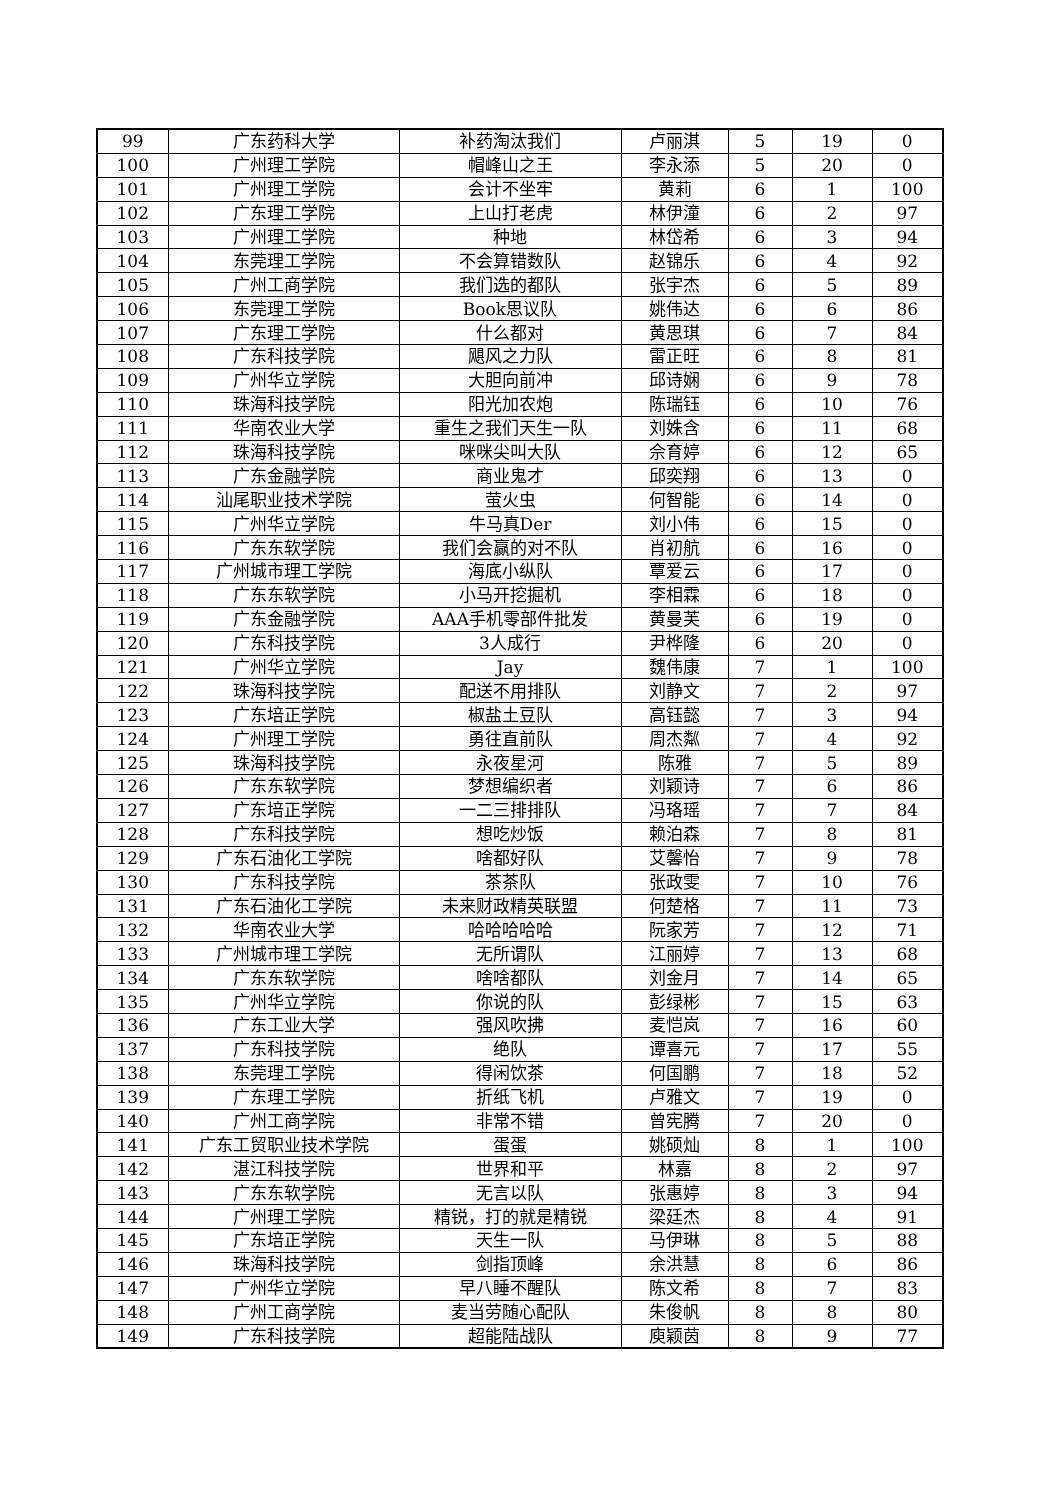| 99 | 广东药科大学 | 补药淘汰我们 | 卢丽淇 | 5 | 19 | 0 |
| 100 | 广州理工学院 | 帽峰山之王 | 李永添 | 5 | 20 | 0 |
| 101 | 广州理工学院 | 会计不坐牢 | 黄莉 | 6 | 1 | 100 |
| 102 | 广东理工学院 | 上山打老虎 | 林伊潼 | 6 | 2 | 97 |
| 103 | 广州理工学院 | 种地 | 林岱希 | 6 | 3 | 94 |
| 104 | 东莞理工学院 | 不会算错数队 | 赵锦乐 | 6 | 4 | 92 |
| 105 | 广州工商学院 | 我们选的都队 | 张宇杰 | 6 | 5 | 89 |
| 106 | 东莞理工学院 | Book思议队 | 姚伟达 | 6 | 6 | 86 |
| 107 | 广东理工学院 | 什么都对 | 黄思琪 | 6 | 7 | 84 |
| 108 | 广东科技学院 | 飓风之力队 | 雷正旺 | 6 | 8 | 81 |
| 109 | 广州华立学院 | 大胆向前冲 | 邱诗娴 | 6 | 9 | 78 |
| 110 | 珠海科技学院 | 阳光加农炮 | 陈瑞钰 | 6 | 10 | 76 |
| 111 | 华南农业大学 | 重生之我们天生一队 | 刘姝含 | 6 | 11 | 68 |
| 112 | 珠海科技学院 | 咪咪尖叫大队 | 佘育婷 | 6 | 12 | 65 |
| 113 | 广东金融学院 | 商业鬼才 | 邱奕翔 | 6 | 13 | 0 |
| 114 | 汕尾职业技术学院 | 萤火虫 | 何智能 | 6 | 14 | 0 |
| 115 | 广州华立学院 | 牛马真Der | 刘小伟 | 6 | 15 | 0 |
| 116 | 广东东软学院 | 我们会赢的对不队 | 肖初航 | 6 | 16 | 0 |
| 117 | 广州城市理工学院 | 海底小纵队 | 覃爱云 | 6 | 17 | 0 |
| 118 | 广东东软学院 | 小马开挖掘机 | 李相霖 | 6 | 18 | 0 |
| 119 | 广东金融学院 | AAA手机零部件批发 | 黄曼芙 | 6 | 19 | 0 |
| 120 | 广东科技学院 | 3人成行 | 尹桦隆 | 6 | 20 | 0 |
| 121 | 广州华立学院 | Jay | 魏伟康 | 7 | 1 | 100 |
| 122 | 珠海科技学院 | 配送不用排队 | 刘静文 | 7 | 2 | 97 |
| 123 | 广东培正学院 | 椒盐土豆队 | 高钰懿 | 7 | 3 | 94 |
| 124 | 广州理工学院 | 勇往直前队 | 周杰粼 | 7 | 4 | 92 |
| 125 | 珠海科技学院 | 永夜星河 | 陈雅 | 7 | 5 | 89 |
| 126 | 广东东软学院 | 梦想编织者 | 刘颖诗 | 7 | 6 | 86 |
| 127 | 广东培正学院 | 一二三排排队 | 冯珞瑶 | 7 | 7 | 84 |
| 128 | 广东科技学院 | 想吃炒饭 | 赖泊森 | 7 | 8 | 81 |
| 129 | 广东石油化工学院 | 啥都好队 | 艾馨怡 | 7 | 9 | 78 |
| 130 | 广东科技学院 | 茶茶队 | 张政雯 | 7 | 10 | 76 |
| 131 | 广东石油化工学院 | 未来财政精英联盟 | 何楚格 | 7 | 11 | 73 |
| 132 | 华南农业大学 | 哈哈哈哈哈 | 阮家芳 | 7 | 12 | 71 |
| 133 | 广州城市理工学院 | 无所谓队 | 江丽婷 | 7 | 13 | 68 |
| 134 | 广东东软学院 | 啥啥都队 | 刘金月 | 7 | 14 | 65 |
| 135 | 广州华立学院 | 你说的队 | 彭绿彬 | 7 | 15 | 63 |
| 136 | 广东工业大学 | 强风吹拂 | 麦恺岚 | 7 | 16 | 60 |
| 137 | 广东科技学院 | 绝队 | 谭喜元 | 7 | 17 | 55 |
| 138 | 东莞理工学院 | 得闲饮茶 | 何国鹏 | 7 | 18 | 52 |
| 139 | 广东理工学院 | 折纸飞机 | 卢雅文 | 7 | 19 | 0 |
| 140 | 广州工商学院 | 非常不错 | 曾宪腾 | 7 | 20 | 0 |
| 141 | 广东工贸职业技术学院 | 蛋蛋 | 姚硕灿 | 8 | 1 | 100 |
| 142 | 湛江科技学院 | 世界和平 | 林嘉 | 8 | 2 | 97 |
| 143 | 广东东软学院 | 无言以队 | 张惠婷 | 8 | 3 | 94 |
| 144 | 广州理工学院 | 精锐，打的就是精锐 | 梁廷杰 | 8 | 4 | 91 |
| 145 | 广东培正学院 | 天生一队 | 马伊琳 | 8 | 5 | 88 |
| 146 | 珠海科技学院 | 剑指顶峰 | 余洪慧 | 8 | 6 | 86 |
| 147 | 广州华立学院 | 早八睡不醒队 | 陈文希 | 8 | 7 | 83 |
| 148 | 广州工商学院 | 麦当劳随心配队 | 朱俊帆 | 8 | 8 | 80 |
| 149 | 广东科技学院 | 超能陆战队 | 庾颖茵 | 8 | 9 | 77 |